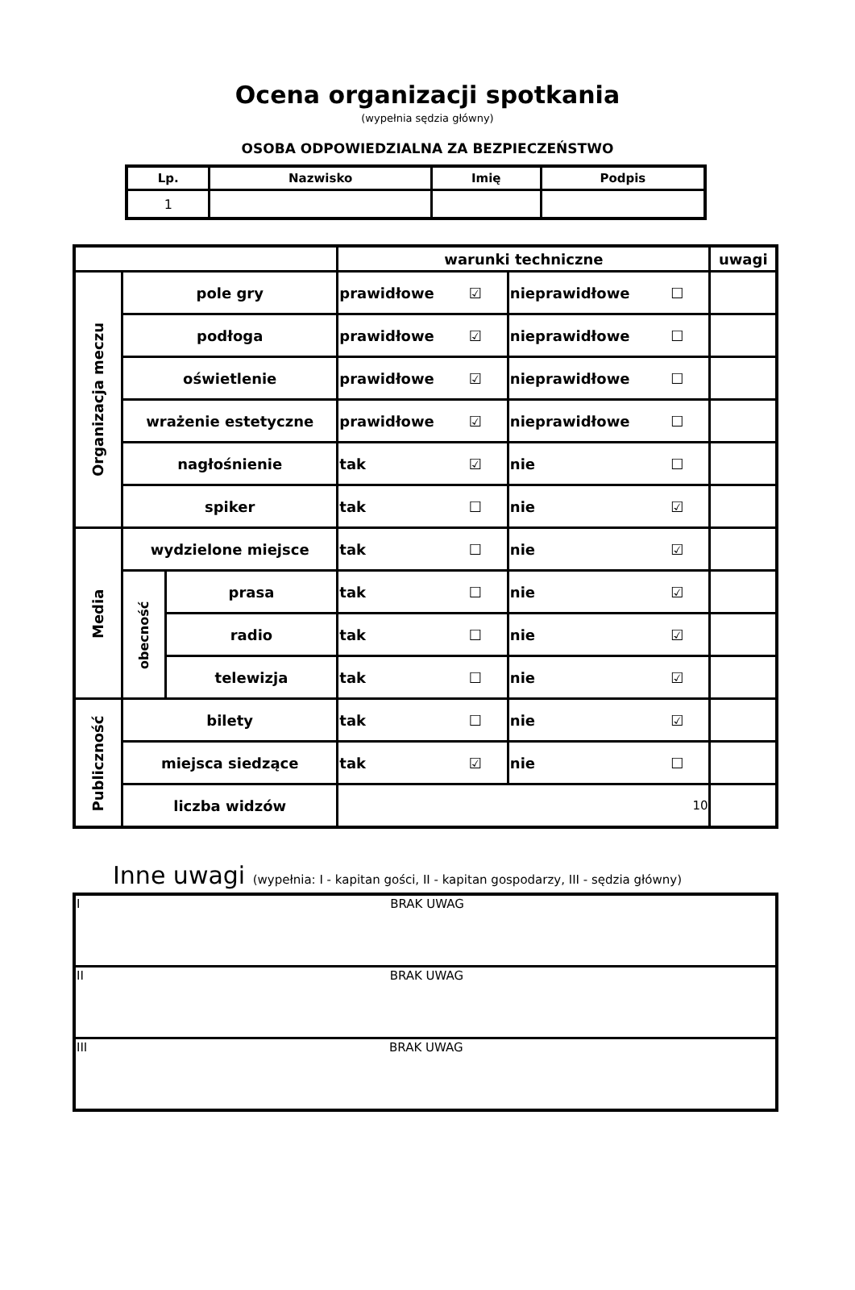Ocena organizacji spotkania
(wypełnia sędzia główny)
OSOBA ODPOWIEDZIALNA ZA BEZPIECZEŃSTWO
| Lp. | Nazwisko | Imię | Podpis |
| --- | --- | --- | --- |
| 1 | | | |
| | | | warunki techniczne | | uwagi |
| --- | --- | --- | --- | --- | --- |
| Organizacja meczu | pole gry | | prawidłowe ☑ | nieprawidłowe ☐ | |
| | podłoga | | prawidłowe ☑ | nieprawidłowe ☐ | |
| | oświetlenie | | prawidłowe ☑ | nieprawidłowe ☐ | |
| | wrażenie estetyczne | | prawidłowe ☑ | nieprawidłowe ☐ | |
| | nagłośnienie | | tak ☑ | nie ☐ | |
| | spiker | | tak ☐ | nie ☑ | |
| Media | wydzielone miejsce | | tak ☐ | nie ☑ | |
| | obecność | prasa | tak ☐ | nie ☑ | |
| | | radio | tak ☐ | nie ☑ | |
| | | telewizja | tak ☐ | nie ☑ | |
| Publiczność | bilety | | tak ☐ | nie ☑ | |
| | miejsca siedzące | | tak ☑ | nie ☐ | |
| | liczba widzów | | 10 | | |
Inne uwagi (wypełnia: I - kapitan gości, II - kapitan gospodarzy, III - sędzia główny)
| I BRAK UWAG |
| II BRAK UWAG |
| III BRAK UWAG |